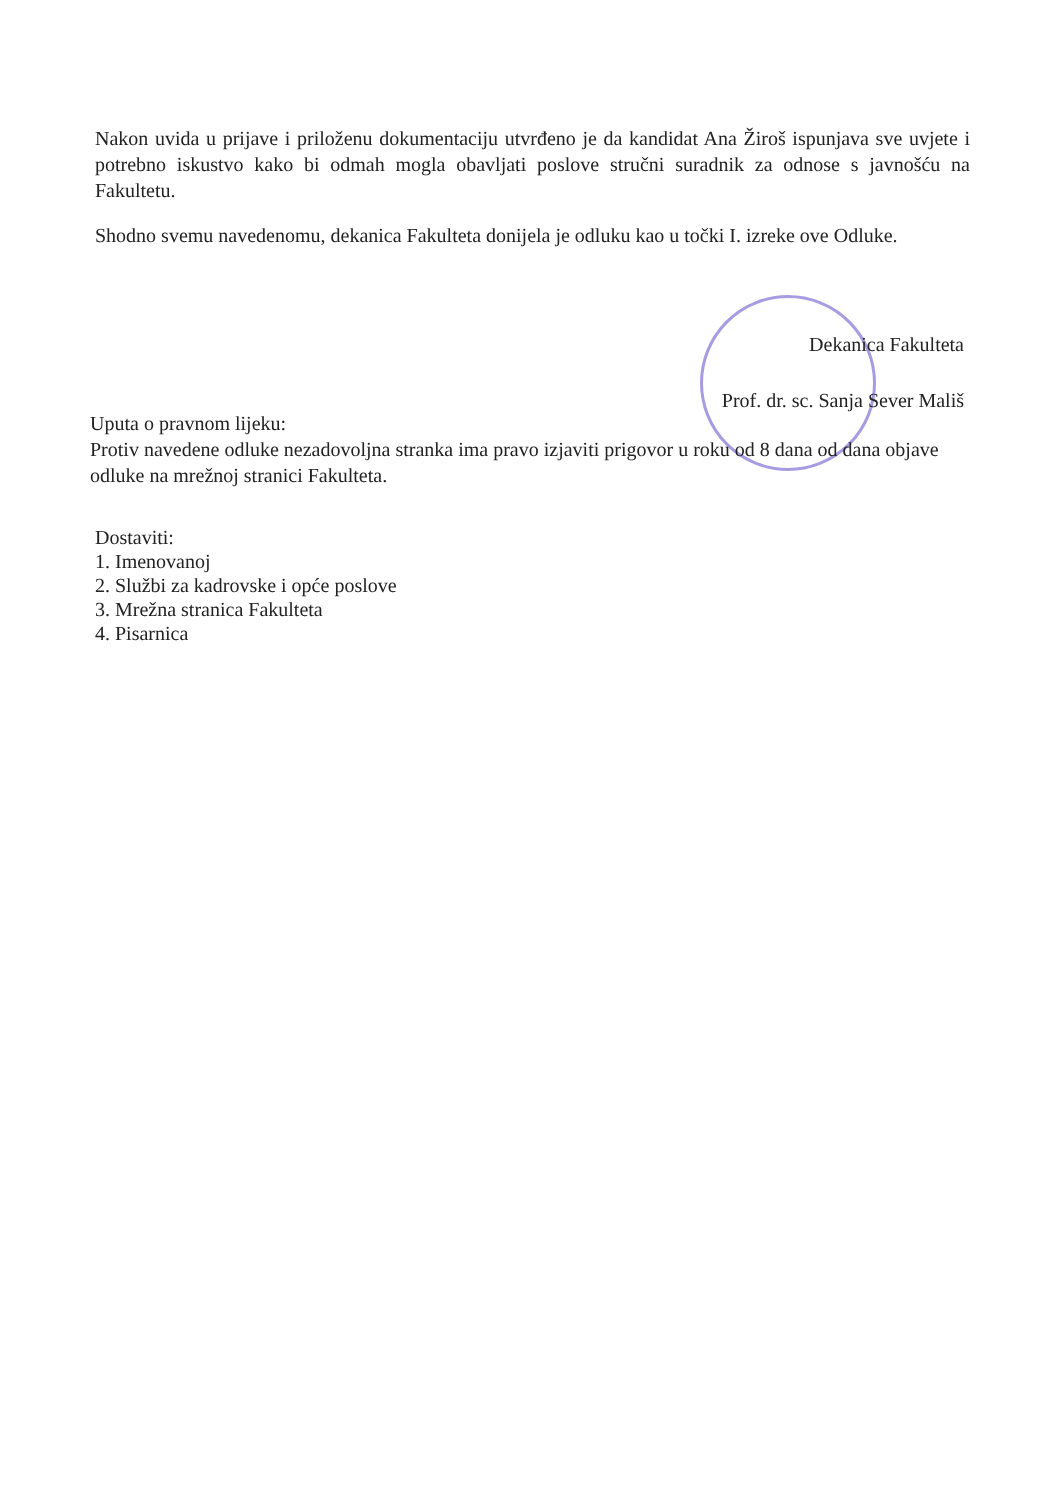Nakon uvida u prijave i priloženu dokumentaciju utvrđeno je da kandidat Ana Žiroš ispunjava sve uvjete i potrebno iskustvo kako bi odmah mogla obavljati poslove stručni suradnik za odnose s javnošću na Fakultetu.
Shodno svemu navedenomu, dekanica Fakulteta donijela je odluku kao u točki I. izreke ove Odluke.
Dekanica Fakulteta
Prof. dr. sc. Sanja Sever Mališ
Uputa o pravnom lijeku:
Protiv navedene odluke nezadovoljna stranka ima pravo izjaviti prigovor u roku od 8 dana od dana objave odluke na mrežnoj stranici Fakulteta.
Dostaviti:
1. Imenovanoj
2. Službi za kadrovske i opće poslove
3. Mrežna stranica Fakulteta
4. Pisarnica